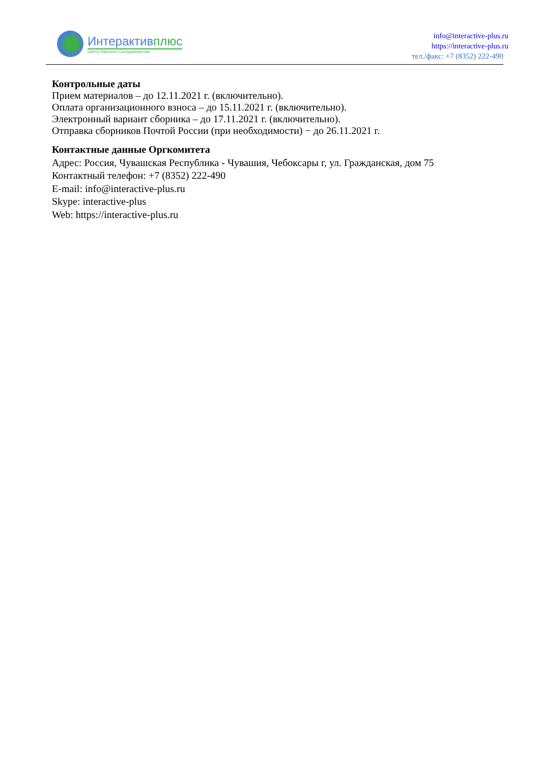Интерактив плюс
Центр Научного Сотрудничества
info@interactive-plus.ru
https://interactive-plus.ru
тел./факс: +7 (8352) 222-490
Контрольные даты
Прием материалов – до 12.11.2021 г. (включительно).
Оплата организационного взноса – до 15.11.2021 г. (включительно).
Электронный вариант сборника – до 17.11.2021 г. (включительно).
Отправка сборников Почтой России (при необходимости) − до 26.11.2021 г.
Контактные данные Оргкомитета
Адрес: Россия, Чувашская Республика - Чувашия, Чебоксары г, ул. Гражданская, дом 75
Контактный телефон: +7 (8352) 222-490
E-mail: info@interactive-plus.ru
Skype: interactive-plus
Web: https://interactive-plus.ru